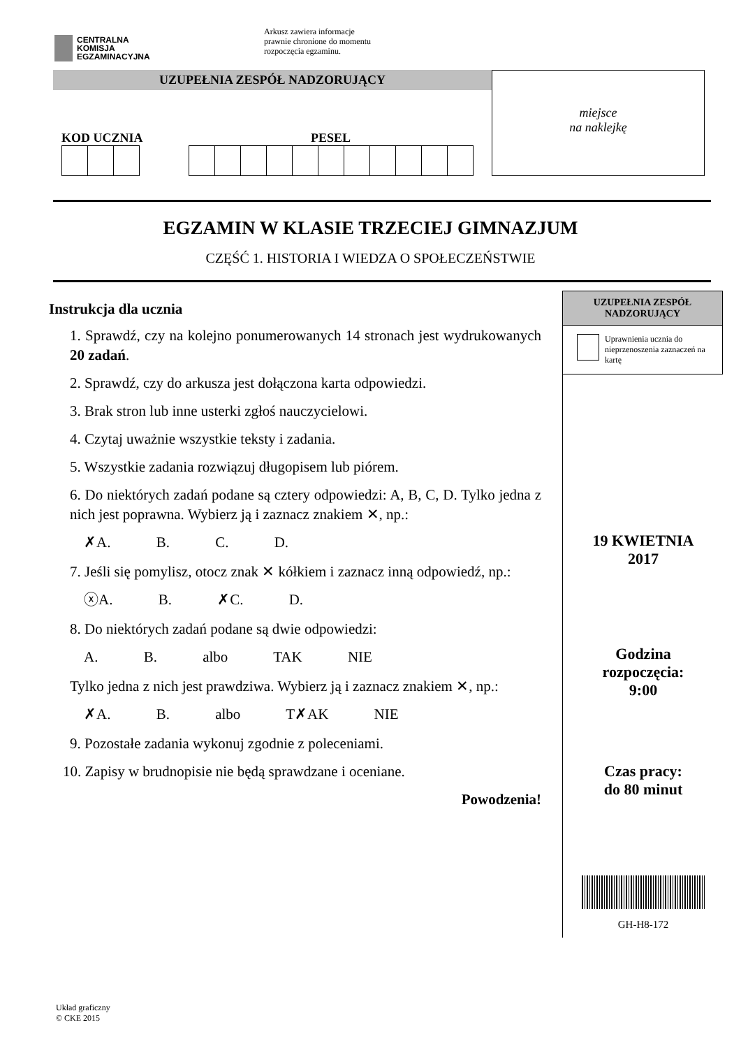CENTRALNA
KOMISJA
EGZAMINACYJNA
Arkusz zawiera informacje
prawnie chronione do momentu
rozpoczęcia egzaminu.
UZUPEŁNIA ZESPÓŁ NADZORUJĄCY
KOD UCZNIA PESEL
miejsce
na naklejkę
EGZAMIN W KLASIE TRZECIEJ GIMNAZJUM
CZĘŚĆ 1. HISTORIA I WIEDZA O SPOŁECZEŃSTWIE
Instrukcja dla ucznia
1. Sprawdź, czy na kolejno ponumerowanych 14 stronach jest wydrukowanych 20 zadań.
2. Sprawdź, czy do arkusza jest dołączona karta odpowiedzi.
3. Brak stron lub inne usterki zgłoś nauczycielowi.
4. Czytaj uważnie wszystkie teksty i zadania.
5. Wszystkie zadania rozwiązuj długopisem lub piórem.
6. Do niektórych zadań podane są cztery odpowiedzi: A, B, C, D. Tylko jedna z nich jest poprawna. Wybierz ją i zaznacz znakiem ✕, np.:
✗A. B. C. D.
7. Jeśli się pomylisz, otocz znak ✕ kółkiem i zaznacz inną odpowiedź, np.:
ⓧA. B. ✗C. D.
8. Do niektórych zadań podane są dwie odpowiedzi:
A. B. albo TAK NIE
Tylko jedna z nich jest prawdziwa. Wybierz ją i zaznacz znakiem ✕, np.:
✗A. B. albo T✗AK NIE
9. Pozostałe zadania wykonuj zgodnie z poleceniami.
10. Zapisy w brudnopisie nie będą sprawdzane i oceniane.
Powodzenia!
UZUPEŁNIA ZESPÓŁ NADZORUJĄCY
Uprawnienia ucznia do nieprzenoszenia zaznaczeń na kartę
19 KWIETNIA
2017
Godzina
rozpoczęcia:
9:00
Czas pracy:
do 80 minut
GH-H8-172
Układ graficzny
© CKE 2015